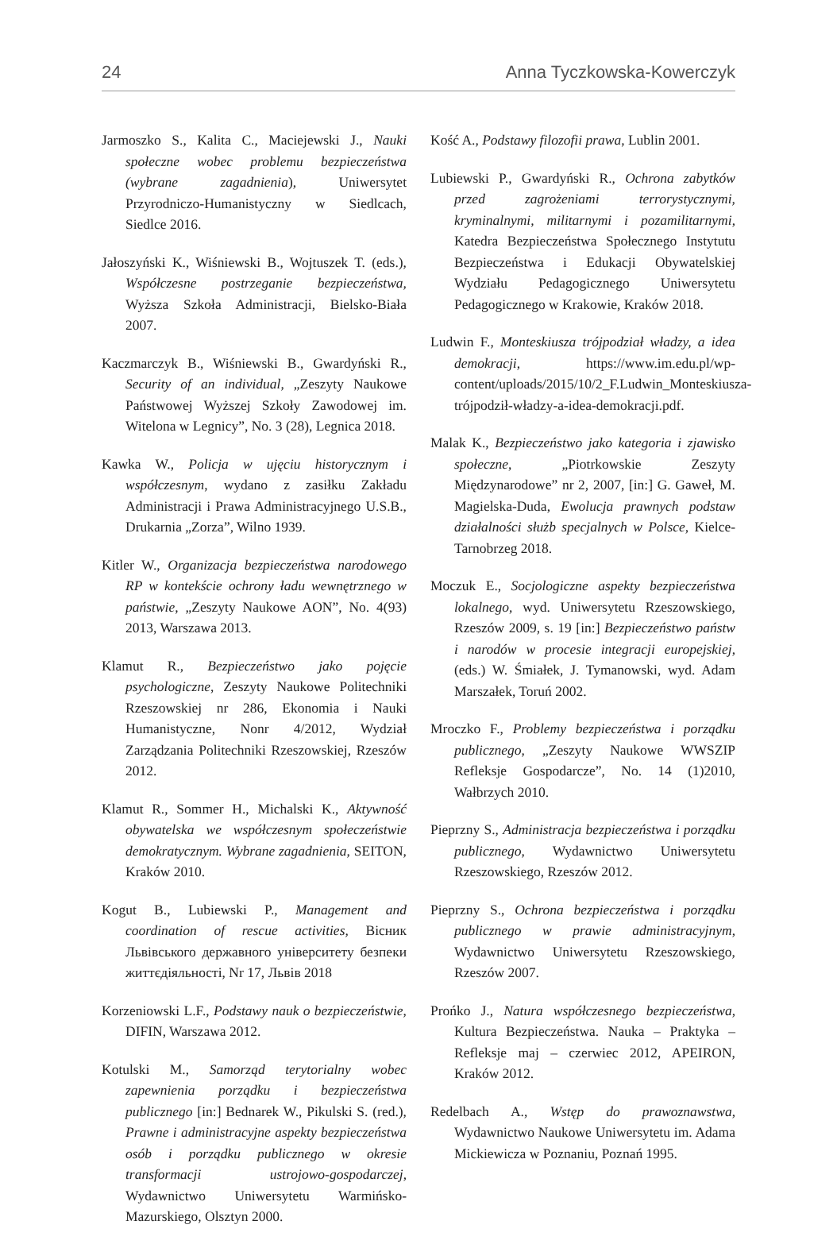24 Anna Tyczkowska-Kowerczyk
Jarmoszko S., Kalita C., Maciejewski J., Nauki społeczne wobec problemu bezpieczeństwa (wybrane zagadnienia), Uniwersytet Przyrodniczo-Humanistyczny w Siedlcach, Siedlce 2016.
Jałoszyński K., Wiśniewski B., Wojtuszek T. (eds.), Współczesne postrzeganie bezpieczeństwa, Wyższa Szkoła Administracji, Bielsko-Biała 2007.
Kaczmarczyk B., Wiśniewski B., Gwardyński R., Security of an individual, „Zeszyty Naukowe Państwowej Wyższej Szkoły Zawodowej im. Witelona w Legnicy”, No. 3 (28), Legnica 2018.
Kawka W., Policja w ujęciu historycznym i współczesnym, wydano z zasiłku Zakładu Administracji i Prawa Administracyjnego U.S.B., Drukarnia „Zorza”, Wilno 1939.
Kitler W., Organizacja bezpieczeństwa narodowego RP w kontekście ochrony ładu wewnętrznego w państwie, „Zeszyty Naukowe AON”, No. 4(93) 2013, Warszawa 2013.
Klamut R., Bezpieczeństwo jako pojęcie psychologiczne, Zeszyty Naukowe Politechniki Rzeszowskiej nr 286, Ekonomia i Nauki Humanistyczne, Nonr 4/2012, Wydział Zarządzania Politechniki Rzeszowskiej, Rzeszów 2012.
Klamut R., Sommer H., Michalski K., Aktywność obywatelska we współczesnym społeczeństwie demokratycznym. Wybrane zagadnienia, SEITON, Kraków 2010.
Kogut B., Lubiewski P., Management and coordination of rescue activities, Вісник Львівського державного університету безпеки життєдіяльності, Nr 17, Львів 2018
Korzeniowski L.F., Podstawy nauk o bezpieczeństwie, DIFIN, Warszawa 2012.
Kotulski M., Samorząd terytorialny wobec zapewnienia porządku i bezpieczeństwa publicznego [in:] Bednarek W., Pikulski S. (red.), Prawne i administracyjne aspekty bezpieczeństwa osób i porządku publicznego w okresie transformacji ustrojowo-gospodarczej, Wydawnictwo Uniwersytetu Warmińsko-Mazurskiego, Olsztyn 2000.
Kość A., Podstawy filozofii prawa, Lublin 2001.
Lubiewski P., Gwardyński R., Ochrona zabytków przed zagrożeniami terrorystycznymi, kryminalnymi, militarnymi i pozamilitarnymi, Katedra Bezpieczeństwa Społecznego Instytutu Bezpieczeństwa i Edukacji Obywatelskiej Wydziału Pedagogicznego Uniwersytetu Pedagogicznego w Krakowie, Kraków 2018.
Ludwin F., Monteskiusza trójpodział władzy, a idea demokracji, https://www.im.edu.pl/wp-content/uploads/2015/10/2_F.Ludwin_Monteskiusza-trójpodził-władzy-a-idea-demokracji.pdf.
Malak K., Bezpieczeństwo jako kategoria i zjawisko społeczne, „Piotrkowskie Zeszyty Międzynarodowe” nr 2, 2007, [in:] G. Gaweł, M. Magielska-Duda, Ewolucja prawnych podstaw działalności służb specjalnych w Polsce, Kielce-Tarnobrzeg 2018.
Moczuk E., Socjologiczne aspekty bezpieczeństwa lokalnego, wyd. Uniwersytetu Rzeszowskiego, Rzeszów 2009, s. 19 [in:] Bezpieczeństwo państw i narodów w procesie integracji europejskiej, (eds.) W. Śmiałek, J. Tymanowski, wyd. Adam Marszałek, Toruń 2002.
Mroczko F., Problemy bezpieczeństwa i porządku publicznego, „Zeszyty Naukowe WWSZIP Refleksje Gospodarcze”, No. 14 (1)2010, Wałbrzych 2010.
Pieprzny S., Administracja bezpieczeństwa i porządku publicznego, Wydawnictwo Uniwersytetu Rzeszowskiego, Rzeszów 2012.
Pieprzny S., Ochrona bezpieczeństwa i porządku publicznego w prawie administracyjnym, Wydawnictwo Uniwersytetu Rzeszowskiego, Rzeszów 2007.
Prońko J., Natura współczesnego bezpieczeństwa, Kultura Bezpieczeństwa. Nauka – Praktyka – Refleksje maj – czerwiec 2012, APEIRON, Kraków 2012.
Redelbach A., Wstęp do prawoznawstwa, Wydawnictwo Naukowe Uniwersytetu im. Adama Mickiewicza w Poznaniu, Poznań 1995.